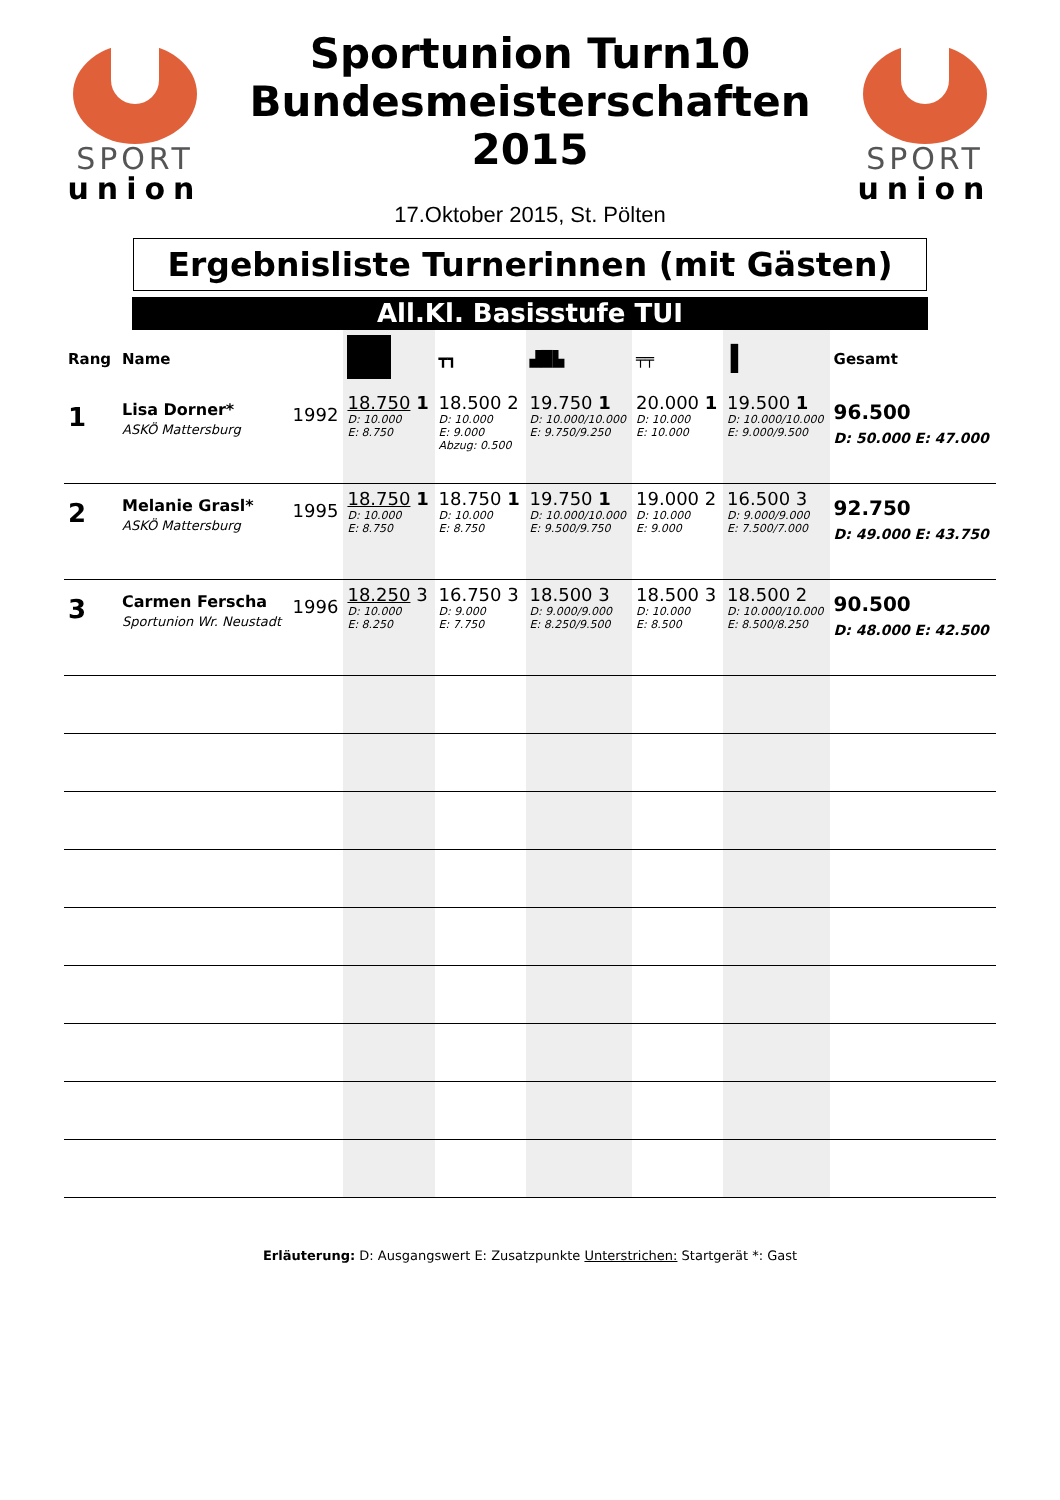SPORT
union
Sportunion Turn10
Bundesmeisterschaften
2015
17.Oktober 2015, St. Pölten
SPORT
union
Ergebnisliste Turnerinnen (mit Gästen)
All.Kl. Basisstufe TUI
| Rang | Name | | | ┳┓ | ▟█▙ | ╤╤ | I | Gesamt |
| --- | --- | --- | --- | --- | --- | --- | --- | --- |
| 1 | Lisa Dorner* ASKÖ Mattersburg | 1992 | 18.750 1 D: 10.000 E: 8.750 | 18.500 2 D: 10.000 E: 9.000 Abzug: 0.500 | 19.750 1 D: 10.000/10.000 E: 9.750/9.250 | 20.000 1 D: 10.000 E: 10.000 | 19.500 1 D: 10.000/10.000 E: 9.000/9.500 | 96.500 D: 50.000 E: 47.000 |
| 2 | Melanie Grasl* ASKÖ Mattersburg | 1995 | 18.750 1 D: 10.000 E: 8.750 | 18.750 1 D: 10.000 E: 8.750 | 19.750 1 D: 10.000/10.000 E: 9.500/9.750 | 19.000 2 D: 10.000 E: 9.000 | 16.500 3 D: 9.000/9.000 E: 7.500/7.000 | 92.750 D: 49.000 E: 43.750 |
| 3 | Carmen Ferscha Sportunion Wr. Neustadt | 1996 | 18.250 3 D: 10.000 E: 8.250 | 16.750 3 D: 9.000 E: 7.750 | 18.500 3 D: 9.000/9.000 E: 8.250/9.500 | 18.500 3 D: 10.000 E: 8.500 | 18.500 2 D: 10.000/10.000 E: 8.500/8.250 | 90.500 D: 48.000 E: 42.500 |
Erläuterung: D: Ausgangswert E: Zusatzpunkte Unterstrichen: Startgerät *: Gast